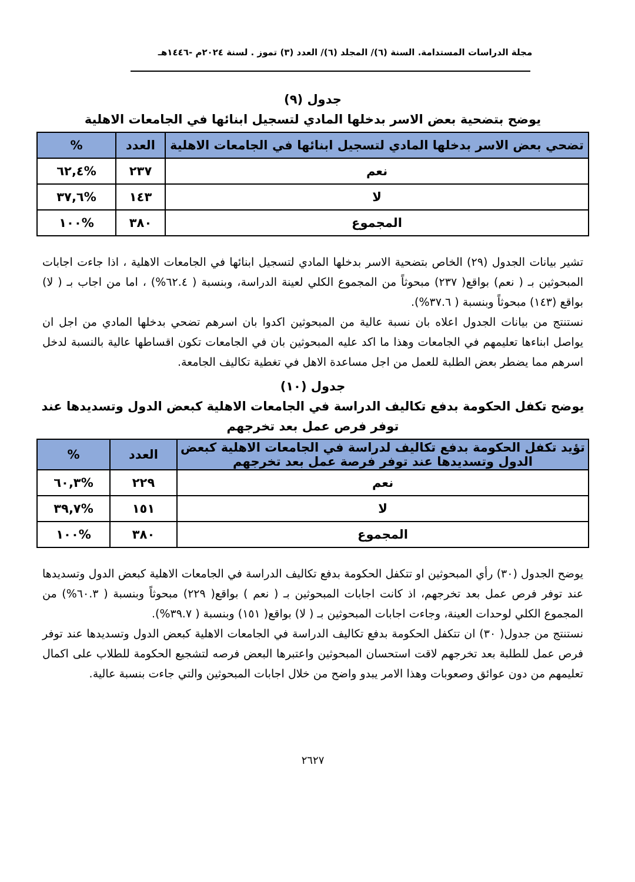مجلة الدراسات المستدامة. السنة (٦)/ المجلد (٦)/ العدد (٣) تموز . لسنة ٢٠٢٤م -١٤٤٦هـ
جدول (٩)
يوضح بتضحية بعض الاسر بدخلها المادي لتسجيل ابنائها في الجامعات الاهلية
| تضحي بعض الاسر بدخلها المادي لتسجيل ابنائها في الجامعات الاهلية | العدد | % |
| --- | --- | --- |
| نعم | ٢٣٧ | %٦٢,٤ |
| لا | ١٤٣ | %٣٧,٦ |
| المجموع | ٣٨٠ | %١٠٠ |
تشير بيانات الجدول (٢٩) الخاص بتضحية الاسر بدخلها المادي لتسجيل ابنائها في الجامعات الاهلية ، اذا جاءت اجابات المبحوثين بـ ( نعم) بواقع( ٢٣٧) مبحوثاً من المجموع الكلي لعينة الدراسة، وبنسبة ( ٦٢.٤%) ، اما من اجاب بـ ( لا) بواقع (١٤٣) مبحوثاً وبنسبة ( ٣٧.٦%).
نستنتج من بيانات الجدول اعلاه بان نسبة عالية من المبحوثين اكدوا بان اسرهم تضحي بدخلها المادي من اجل ان يواصل ابناءها تعليمهم في الجامعات وهذا ما اكد عليه المبحوثين بان في الجامعات تكون اقساطها عالية بالنسبة لدخل اسرهم مما يضطر بعض الطلبة للعمل من اجل مساعدة الاهل في تغطية تكاليف الجامعة.
جدول (١٠)
يوضح تكفل الحكومة بدفع تكاليف الدراسة في الجامعات الاهلية كبعض الدول وتسديدها عند توفر فرص عمل بعد تخرجهم
| تؤيد تكفل الحكومة بدفع تكاليف لدراسة في الجامعات الاهلية كبعض الدول وتسديدها عند توفر فرصة عمل بعد تخرجهم | العدد | % |
| --- | --- | --- |
| نعم | ٢٢٩ | %٦٠,٣ |
| لا | ١٥١ | %٣٩,٧ |
| المجموع | ٣٨٠ | %١٠٠ |
يوضح الجدول (٣٠) رأي المبحوثين او تتكفل الحكومة بدفع تكاليف الدراسة في الجامعات الاهلية كبعض الدول وتسديدها عند توفر فرص عمل بعد تخرجهم، اذ كانت اجابات المبحوثين بـ ( نعم ) بواقع( ٢٢٩) مبحوثاً وبنسبة ( ٦٠.٣%) من المجموع الكلي لوحدات العينة، وجاءت اجابات المبحوثين بـ ( لا) بواقع( ١٥١) وبنسبة ( ٣٩.٧%).
نستنتج من جدول( ٣٠) ان تتكفل الحكومة بدفع تكاليف الدراسة في الجامعات الاهلية كبعض الدول وتسديدها عند توفر فرص عمل للطلبة بعد تخرجهم لاقت استحسان المبحوثين واعتبرها البعض فرصه لتشجيع الحكومة للطلاب على اكمال تعليمهم من دون عوائق وصعوبات وهذا الامر يبدو واضح من خلال اجابات المبحوثين والتي جاءت بنسبة عالية.
٢٦٢٧